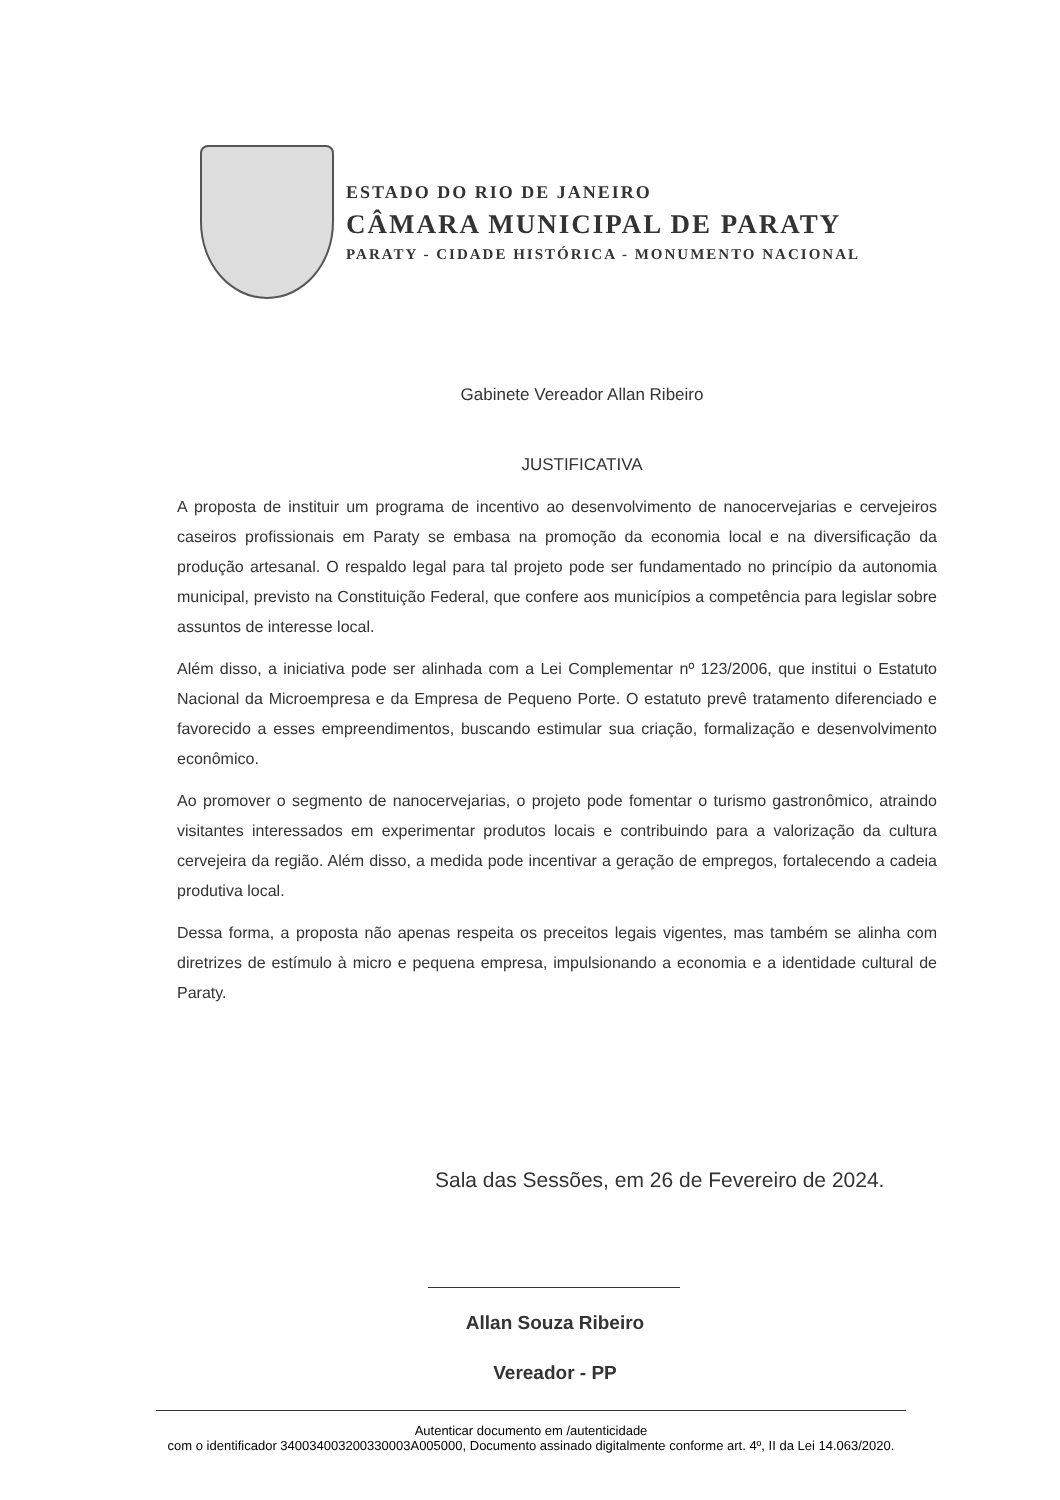ESTADO DO RIO DE JANEIRO
CÂMARA MUNICIPAL DE PARATY
PARATY - CIDADE HISTÓRICA - MONUMENTO NACIONAL
Gabinete Vereador Allan Ribeiro
JUSTIFICATIVA
A proposta de instituir um programa de incentivo ao desenvolvimento de nanocervejarias e cervejeiros caseiros profissionais em Paraty se embasa na promoção da economia local e na diversificação da produção artesanal. O respaldo legal para tal projeto pode ser fundamentado no princípio da autonomia municipal, previsto na Constituição Federal, que confere aos municípios a competência para legislar sobre assuntos de interesse local.
Além disso, a iniciativa pode ser alinhada com a Lei Complementar nº 123/2006, que institui o Estatuto Nacional da Microempresa e da Empresa de Pequeno Porte. O estatuto prevê tratamento diferenciado e favorecido a esses empreendimentos, buscando estimular sua criação, formalização e desenvolvimento econômico.
Ao promover o segmento de nanocervejarias, o projeto pode fomentar o turismo gastronômico, atraindo visitantes interessados em experimentar produtos locais e contribuindo para a valorização da cultura cervejeira da região. Além disso, a medida pode incentivar a geração de empregos, fortalecendo a cadeia produtiva local.
Dessa forma, a proposta não apenas respeita os preceitos legais vigentes, mas também se alinha com diretrizes de estímulo à micro e pequena empresa, impulsionando a economia e a identidade cultural de Paraty.
Sala das Sessões, em 26 de Fevereiro de 2024.
Allan Souza Ribeiro
Vereador - PP
Autenticar documento em /autenticidade
com o identificador 340034003200330003A005000, Documento assinado digitalmente conforme art. 4º, II da Lei 14.063/2020.